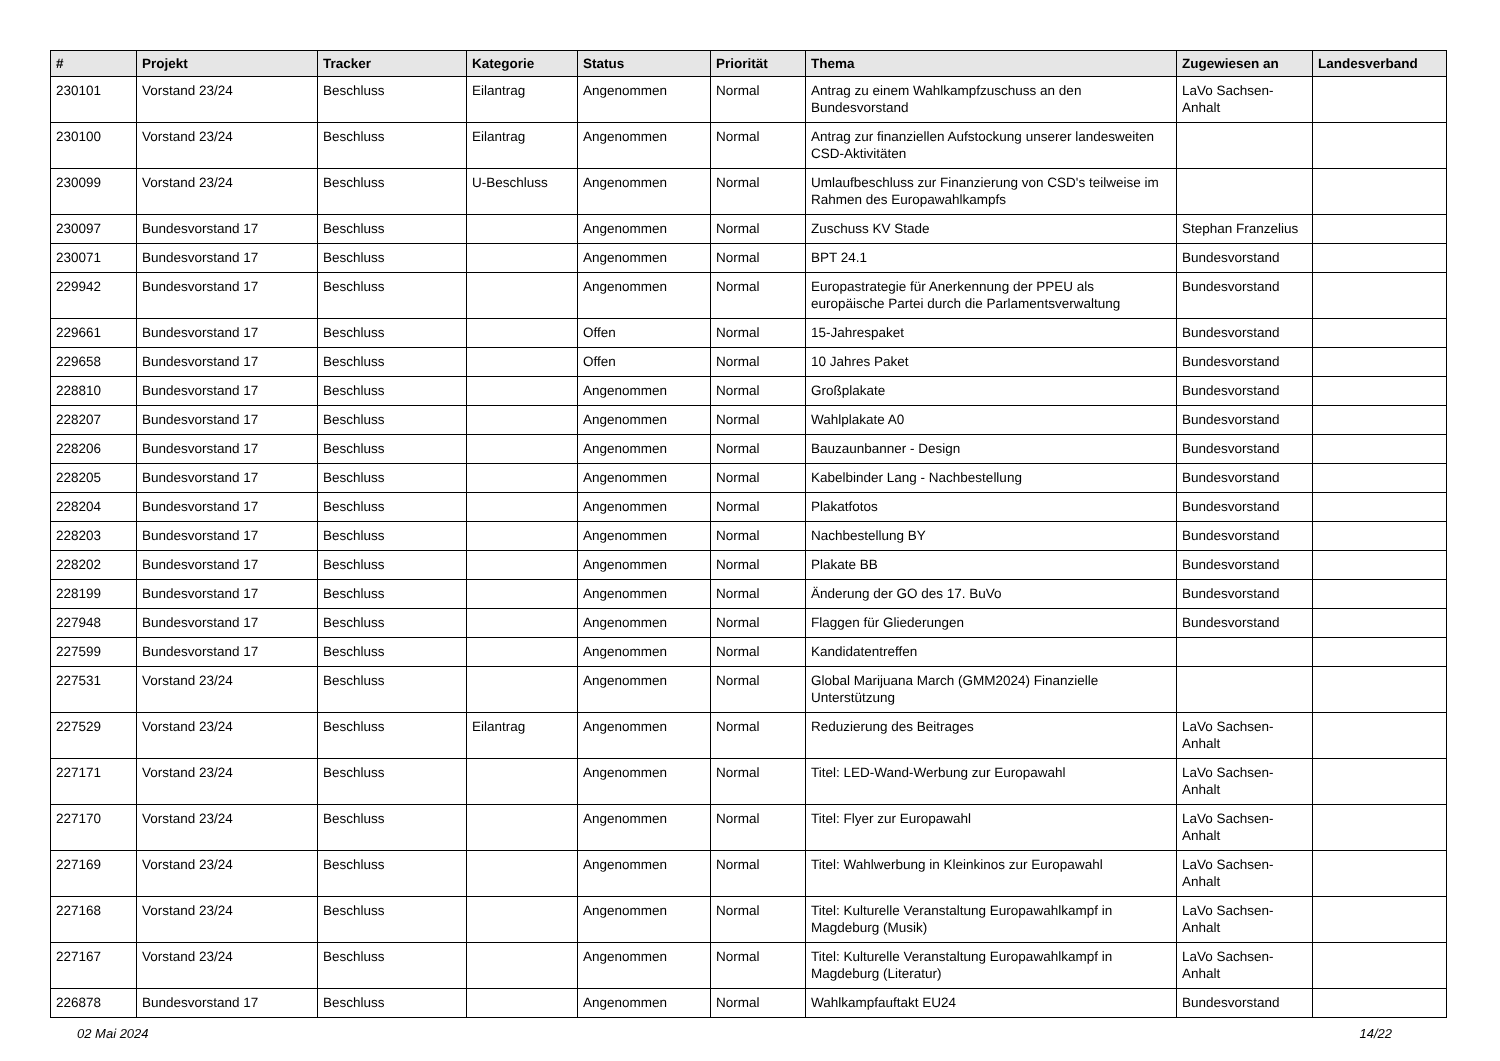| # | Projekt | Tracker | Kategorie | Status | Priorität | Thema | Zugewiesen an | Landesverband |
| --- | --- | --- | --- | --- | --- | --- | --- | --- |
| 230101 | Vorstand 23/24 | Beschluss | Eilantrag | Angenommen | Normal | Antrag zu einem Wahlkampfzuschuss an den Bundesvorstand | LaVo Sachsen-Anhalt | |
| 230100 | Vorstand 23/24 | Beschluss | Eilantrag | Angenommen | Normal | Antrag zur finanziellen Aufstockung unserer landesweiten CSD-Aktivitäten | | |
| 230099 | Vorstand 23/24 | Beschluss | U-Beschluss | Angenommen | Normal | Umlaufbeschluss zur Finanzierung von CSD's teilweise im Rahmen des Europawahlkampfs | | |
| 230097 | Bundesvorstand 17 | Beschluss | | Angenommen | Normal | Zuschuss KV Stade | Stephan Franzelius | |
| 230071 | Bundesvorstand 17 | Beschluss | | Angenommen | Normal | BPT 24.1 | Bundesvorstand | |
| 229942 | Bundesvorstand 17 | Beschluss | | Angenommen | Normal | Europastrategie für Anerkennung der PPEU als europäische Partei durch die Parlamentsverwaltung | Bundesvorstand | |
| 229661 | Bundesvorstand 17 | Beschluss | | Offen | Normal | 15-Jahrespaket | Bundesvorstand | |
| 229658 | Bundesvorstand 17 | Beschluss | | Offen | Normal | 10 Jahres Paket | Bundesvorstand | |
| 228810 | Bundesvorstand 17 | Beschluss | | Angenommen | Normal | Großplakate | Bundesvorstand | |
| 228207 | Bundesvorstand 17 | Beschluss | | Angenommen | Normal | Wahlplakate A0 | Bundesvorstand | |
| 228206 | Bundesvorstand 17 | Beschluss | | Angenommen | Normal | Bauzaunbanner - Design | Bundesvorstand | |
| 228205 | Bundesvorstand 17 | Beschluss | | Angenommen | Normal | Kabelbinder Lang - Nachbestellung | Bundesvorstand | |
| 228204 | Bundesvorstand 17 | Beschluss | | Angenommen | Normal | Plakatfotos | Bundesvorstand | |
| 228203 | Bundesvorstand 17 | Beschluss | | Angenommen | Normal | Nachbestellung BY | Bundesvorstand | |
| 228202 | Bundesvorstand 17 | Beschluss | | Angenommen | Normal | Plakate BB | Bundesvorstand | |
| 228199 | Bundesvorstand 17 | Beschluss | | Angenommen | Normal | Änderung der GO des 17. BuVo | Bundesvorstand | |
| 227948 | Bundesvorstand 17 | Beschluss | | Angenommen | Normal | Flaggen für Gliederungen | Bundesvorstand | |
| 227599 | Bundesvorstand 17 | Beschluss | | Angenommen | Normal | Kandidatentreffen | | |
| 227531 | Vorstand 23/24 | Beschluss | | Angenommen | Normal | Global Marijuana March (GMM2024) Finanzielle Unterstützung | | |
| 227529 | Vorstand 23/24 | Beschluss | Eilantrag | Angenommen | Normal | Reduzierung des Beitrages | LaVo Sachsen-Anhalt | |
| 227171 | Vorstand 23/24 | Beschluss | | Angenommen | Normal | Titel: LED-Wand-Werbung zur Europawahl | LaVo Sachsen-Anhalt | |
| 227170 | Vorstand 23/24 | Beschluss | | Angenommen | Normal | Titel: Flyer zur Europawahl | LaVo Sachsen-Anhalt | |
| 227169 | Vorstand 23/24 | Beschluss | | Angenommen | Normal | Titel: Wahlwerbung in Kleinkinos zur Europawahl | LaVo Sachsen-Anhalt | |
| 227168 | Vorstand 23/24 | Beschluss | | Angenommen | Normal | Titel: Kulturelle Veranstaltung Europawahlkampf in Magdeburg (Musik) | LaVo Sachsen-Anhalt | |
| 227167 | Vorstand 23/24 | Beschluss | | Angenommen | Normal | Titel: Kulturelle Veranstaltung Europawahlkampf in Magdeburg (Literatur) | LaVo Sachsen-Anhalt | |
| 226878 | Bundesvorstand 17 | Beschluss | | Angenommen | Normal | Wahlkampfauftakt EU24 | Bundesvorstand | |
02 Mai 2024 14/22